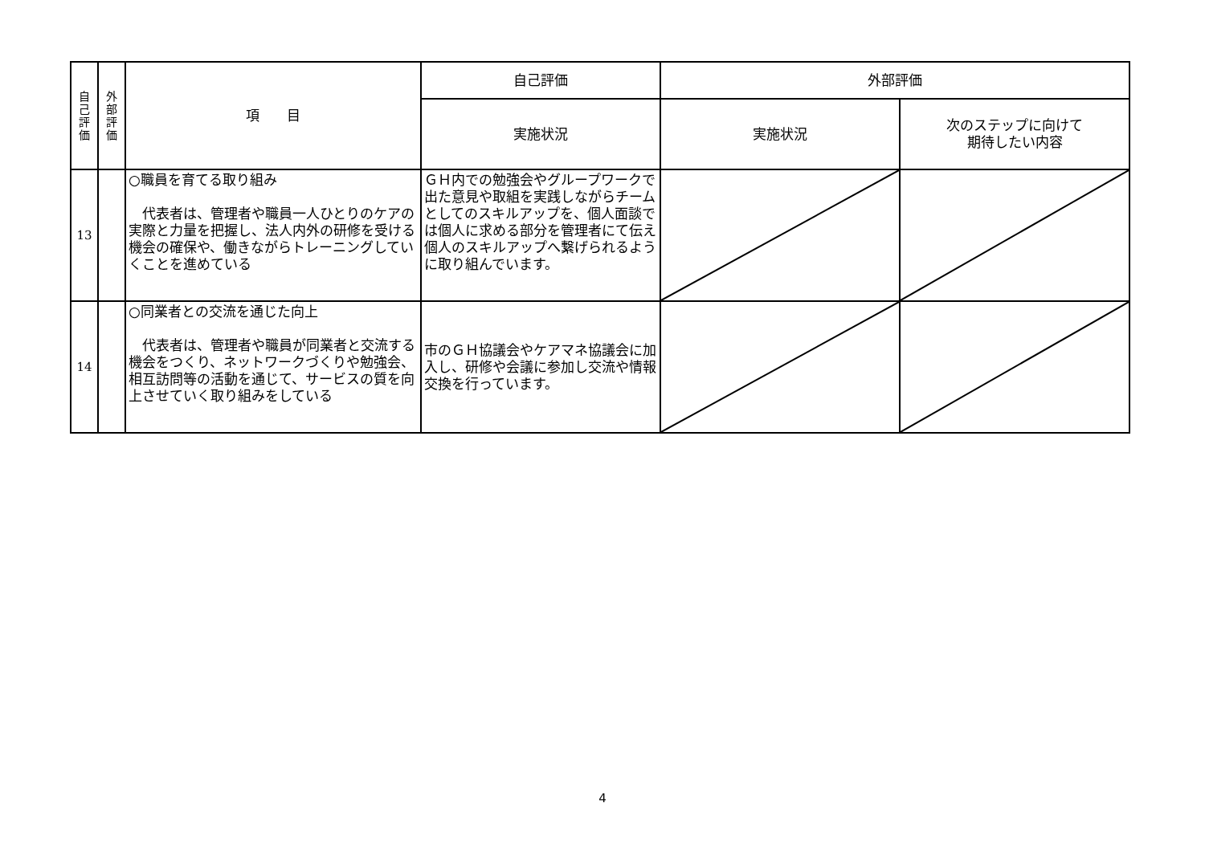| 自 己 評 価 | 外 部 評 価 | 項 目 | 自己評価 | 外部評価 | |
| --- | --- | --- | --- | --- | --- |
| | | | 実施状況 | 実施状況 | 次のステップに向けて 期待したい内容 |
| 13 | | ○職員を育てる取り組み 代表者は、管理者や職員一人ひとりのケアの実際と力量を把握し、法人内外の研修を受ける機会の確保や、働きながらトレーニングしていくことを進めている | ＧＨ内での勉強会やグループワークで出た意見や取組を実践しながらチームとしてのスキルアップを、個人面談では個人に求める部分を管理者にて伝え個人のスキルアップへ繋げられるように取り組んでいます。 | | |
| 14 | | ○同業者との交流を通じた向上 代表者は、管理者や職員が同業者と交流する機会をつくり、ネットワークづくりや勉強会、相互訪問等の活動を通じて、サービスの質を向上させていく取り組みをしている | 市のＧＨ協議会やケアマネ協議会に加入し、研修や会議に参加し交流や情報交換を行っています。 | | |
4